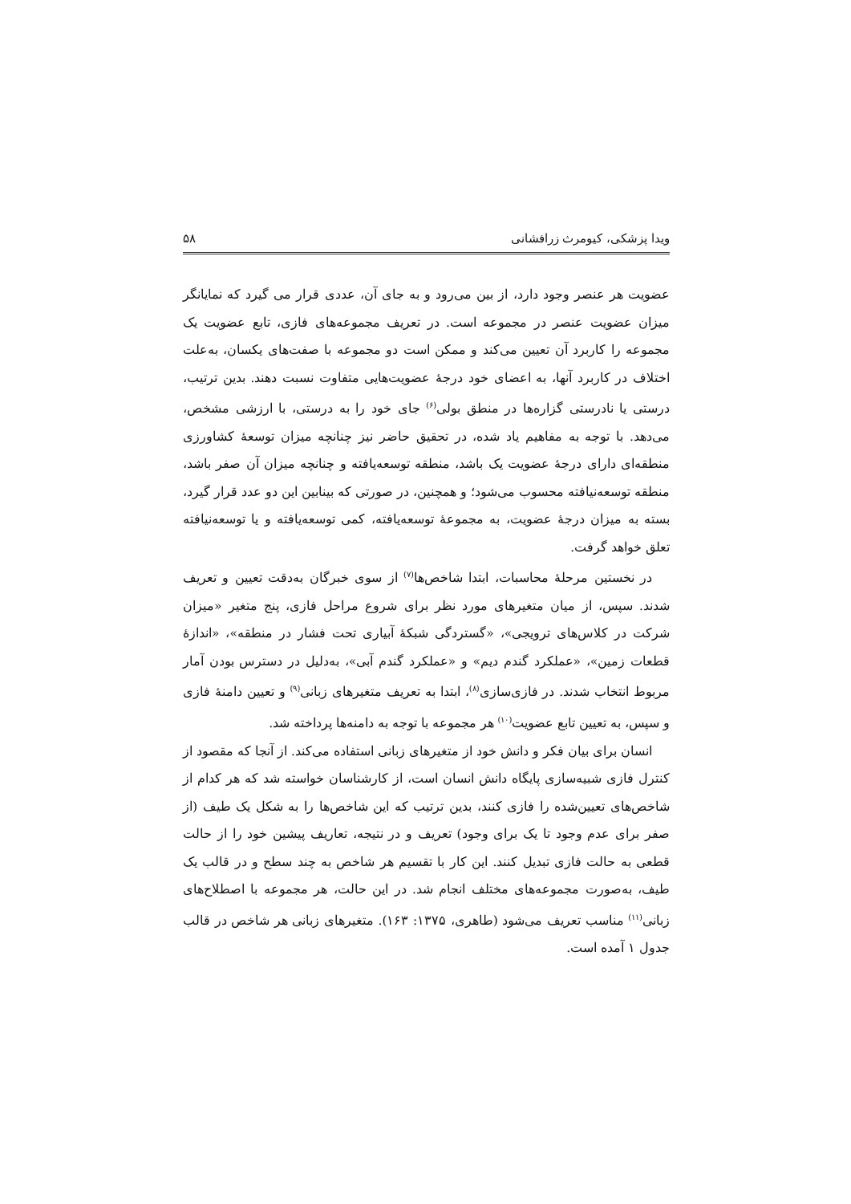ویدا پزشکی، کیومرث زرافشانی ۵۸
عضویت هر عنصر وجود دارد، از بین می‌رود و به جای آن، عددی قرار می گیرد که نمایانگر میزان عضویت عنصر در مجموعه است. در تعریف مجموعه‌های فازی، تابع عضویت یک مجموعه را کاربرد آن تعیین می‌کند و ممکن است دو مجموعه با صفت‌های یکسان، به‌علت اختلاف در کاربرد آنها، به اعضای خود درجهٔ عضویت‌هایی متفاوت نسبت دهند. بدین ترتیب، درستی یا نادرستی گزاره‌ها در منطق بولی<sup>(۶)</sup> جای خود را به درستی، با ارزشی مشخص، می‌دهد. با توجه به مفاهیم یاد شده، در تحقیق حاضر نیز چنانچه میزان توسعهٔ کشاورزی منطقه‌ای دارای درجهٔ عضویت یک باشد، منطقه توسعه‌یافته و چنانچه میزان آن صفر باشد، منطقه توسعه‌نیافته محسوب می‌شود؛ و همچنین، در صورتی که بینابین این دو عدد قرار گیرد، بسته به میزان درجهٔ عضویت، به مجموعهٔ توسعه‌یافته، کمی توسعه‌یافته و یا توسعه‌نیافته تعلق خواهد گرفت.
در نخستین مرحلهٔ محاسبات، ابتدا شاخص‌ها<sup>(۷)</sup> از سوی خبرگان به‌دقت تعیین و تعریف شدند. سپس، از میان متغیرهای مورد نظر برای شروع مراحل فازی، پنج متغیر «میزان شرکت در کلاس‌های ترویجی»، «گستردگی شبکهٔ آبیاری تحت فشار در منطقه»، «اندازهٔ قطعات زمین»، «عملکرد گندم دیم» و «عملکرد گندم آبی»، به‌دلیل در دسترس بودن آمار مربوط انتخاب شدند. در فازی‌سازی<sup>(۸)</sup>، ابتدا به تعریف متغیرهای زبانی<sup>(۹)</sup> و تعیین دامنهٔ فازی و سپس، به تعیین تابع عضویت<sup>(۱۰)</sup> هر مجموعه با توجه به دامنه‌ها پرداخته شد.
انسان برای بیان فکر و دانش خود از متغیرهای زبانی استفاده می‌کند. از آنجا که مقصود از کنترل فازی شبیه‌سازی پایگاه دانش انسان است، از کارشناسان خواسته شد که هر کدام از شاخص‌های تعیین‌شده را فازی کنند، بدین ترتیب که این شاخص‌ها را به شکل یک طیف (از صفر برای عدم وجود تا یک برای وجود) تعریف و در نتیجه، تعاریف پیشین خود را از حالت قطعی به حالت فازی تبدیل کنند. این کار با تقسیم هر شاخص به چند سطح و در قالب یک طیف، به‌صورت مجموعه‌های مختلف انجام شد. در این حالت، هر مجموعه با اصطلاح‌های زبانی<sup>(۱۱)</sup> مناسب تعریف می‌شود (طاهری، ۱۳۷۵: ۱۶۳). متغیرهای زبانی هر شاخص در قالب جدول ۱ آمده است.